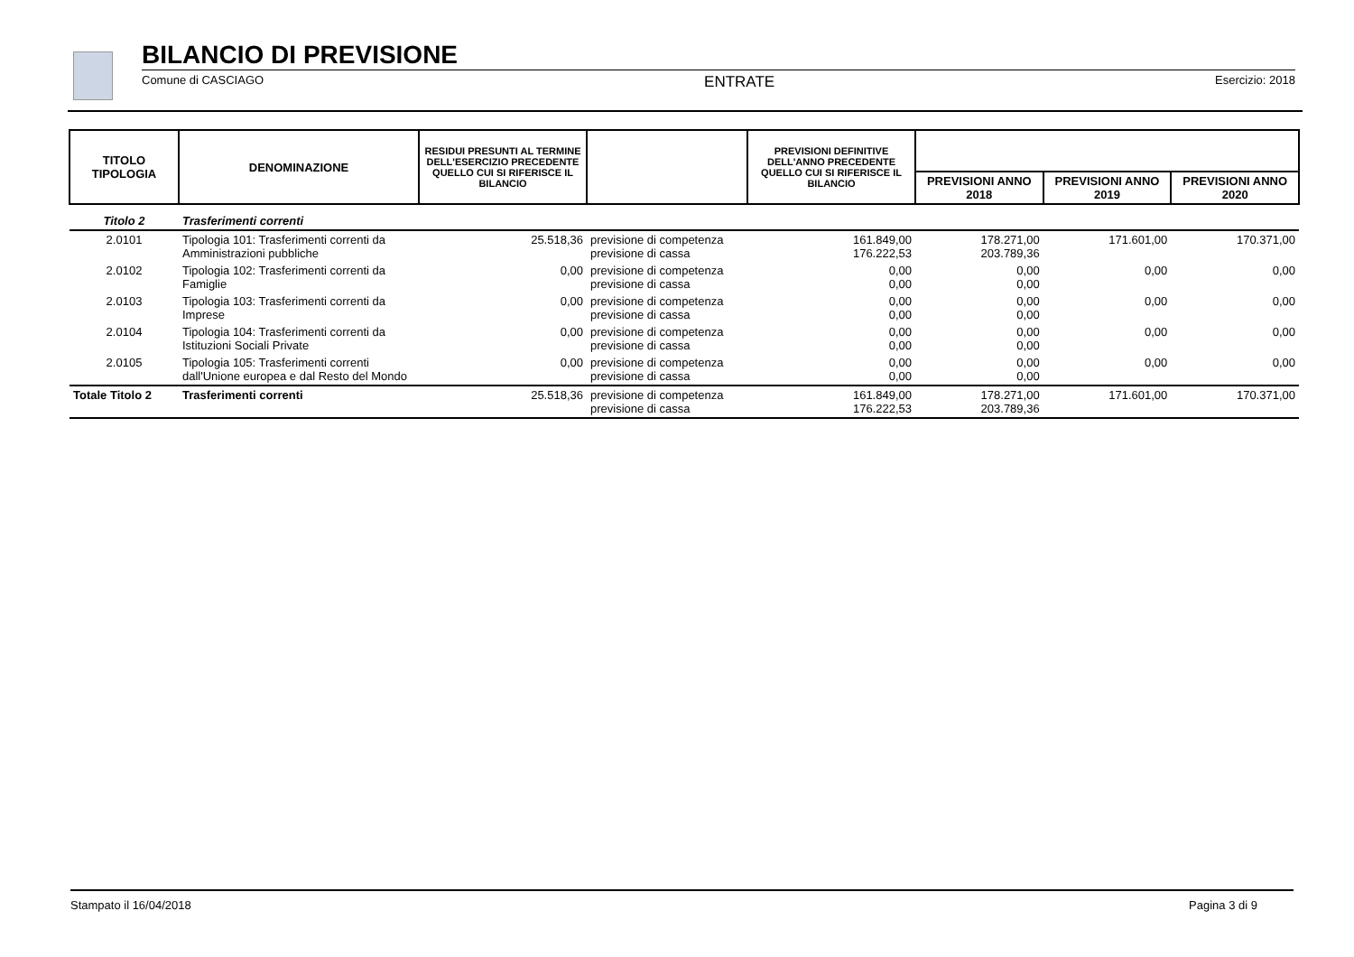BILANCIO DI PREVISIONE
Comune di CASCIAGO ENTRATE Esercizio: 2018
| TITOLO TIPOLOGIA | DENOMINAZIONE | RESIDUI PRESUNTI AL TERMINE DELL'ESERCIZIO PRECEDENTE QUELLO CUI SI RIFERISCE IL BILANCIO | | PREVISIONI DEFINITIVE DELL'ANNO PRECEDENTE QUELLO CUI SI RIFERISCE IL BILANCIO | | | |
| --- | --- | --- | --- | --- | --- | --- | --- |
| | | | | | PREVISIONI ANNO 2018 | PREVISIONI ANNO 2019 | PREVISIONI ANNO 2020 |
| Titolo 2 | Trasferimenti correnti | | | | | | |
| 2.0101 | Tipologia 101: Trasferimenti correnti da Amministrazioni pubbliche | 25.518,36 | previsione di competenza previsione di cassa | 161.849,00 176.222,53 | 178.271,00 203.789,36 | 171.601,00 | 170.371,00 |
| 2.0102 | Tipologia 102: Trasferimenti correnti da Famiglie | 0,00 | previsione di competenza previsione di cassa | 0,00 0,00 | 0,00 0,00 | 0,00 | 0,00 |
| 2.0103 | Tipologia 103: Trasferimenti correnti da Imprese | 0,00 | previsione di competenza previsione di cassa | 0,00 0,00 | 0,00 0,00 | 0,00 | 0,00 |
| 2.0104 | Tipologia 104: Trasferimenti correnti da Istituzioni Sociali Private | 0,00 | previsione di competenza previsione di cassa | 0,00 0,00 | 0,00 0,00 | 0,00 | 0,00 |
| 2.0105 | Tipologia 105: Trasferimenti correnti dall'Unione europea e dal Resto del Mondo | 0,00 | previsione di competenza previsione di cassa | 0,00 0,00 | 0,00 0,00 | 0,00 | 0,00 |
| Totale Titolo 2 | Trasferimenti correnti | 25.518,36 | previsione di competenza previsione di cassa | 161.849,00 176.222,53 | 178.271,00 203.789,36 | 171.601,00 | 170.371,00 |
Stampato il 16/04/2018 Pagina 3 di 9